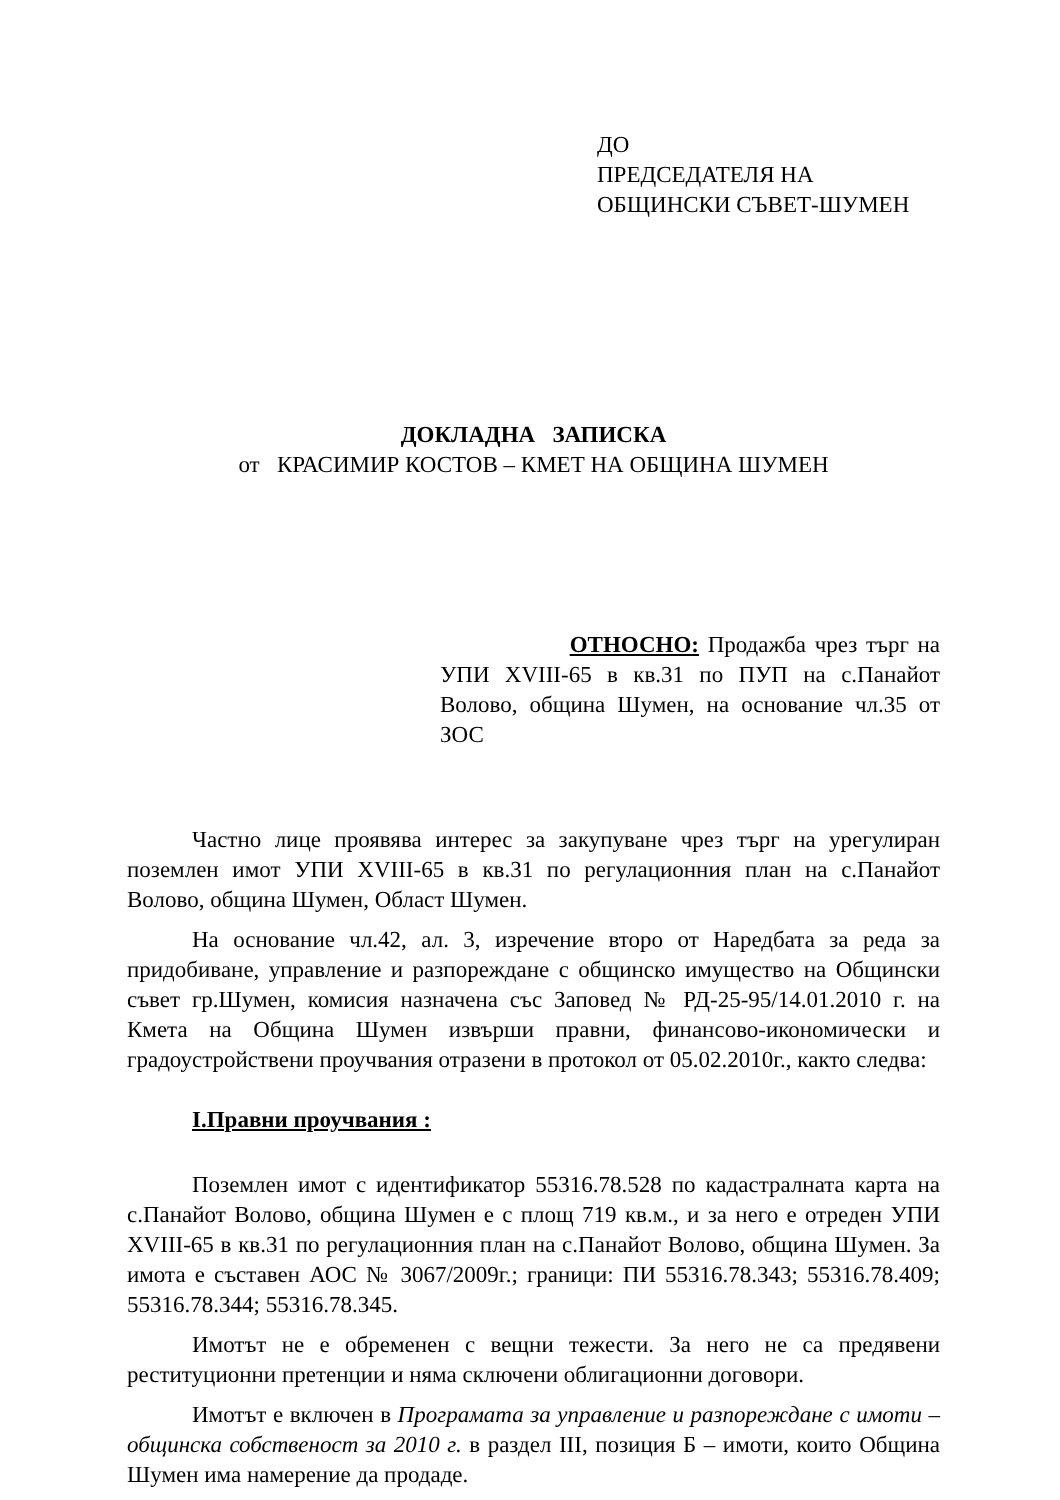ДО
ПРЕДСЕДАТЕЛЯ НА
ОБЩИНСКИ СЪВЕТ-ШУМЕН
ДОКЛАДНА ЗАПИСКА
от КРАСИМИР КОСТОВ – КМЕТ НА ОБЩИНА ШУМЕН
ОТНОСНО: Продажба чрез търг на УПИ XVIII-65 в кв.31 по ПУП на с.Панайот Волово, община Шумен, на основание чл.35 от ЗОС
Частно лице проявява интерес за закупуване чрез търг на урегулиран поземлен имот УПИ XVIII-65 в кв.31 по регулационния план на с.Панайот Волово, община Шумен, Област Шумен.
На основание чл.42, ал. 3, изречение второ от Наредбата за реда за придобиване, управление и разпореждане с общинско имущество на Общински съвет гр.Шумен, комисия назначена със Заповед № РД-25-95/14.01.2010 г. на Кмета на Община Шумен извърши правни, финансово-икономически и градоустройствени проучвания отразени в протокол от 05.02.2010г., както следва:
I.Правни проучвания :
Поземлен имот с идентификатор 55316.78.528 по кадастралната карта на с.Панайот Волово, община Шумен е с площ 719 кв.м., и за него е отреден УПИ XVIII-65 в кв.31 по регулационния план на с.Панайот Волово, община Шумен. За имота е съставен АОС № 3067/2009г.; граници: ПИ 55316.78.343; 55316.78.409; 55316.78.344; 55316.78.345.
Имотът не е обременен с вещни тежести. За него не са предявени реституционни претенции и няма сключени облигационни договори.
Имотът е включен в Програмата за управление и разпореждане с имоти – общинска собственост за 2010 г. в раздел III, позиция Б – имоти, които Община Шумен има намерение да продаде.